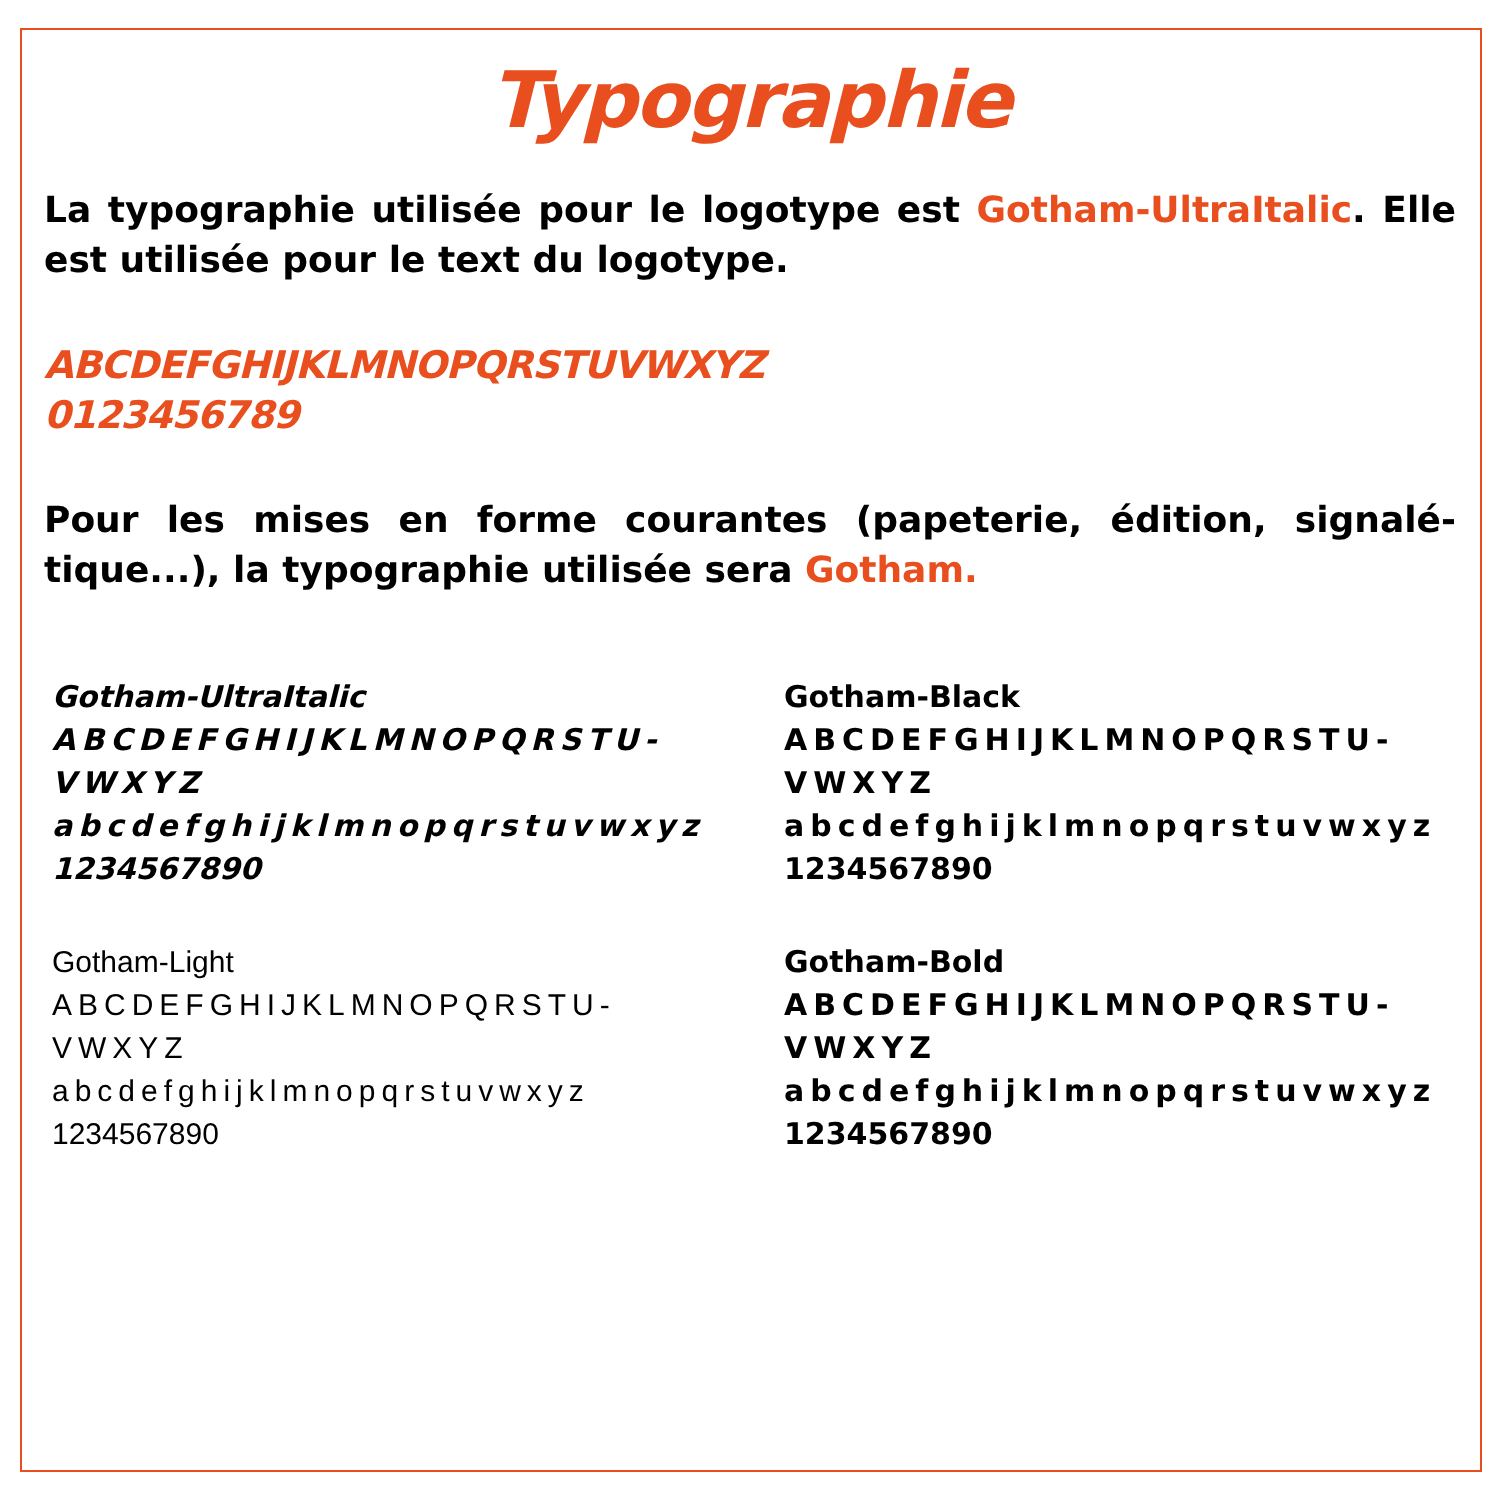Typographie
La typographie utilisée pour le logotype est Gotham-UltraItalic. Elle est utilisée pour le text du logotype.
ABCDEFGHIJKLMNOPQRSTUVWXYZ
0123456789
Pour les mises en forme courantes (papeterie, édition, signalé­tique...), la typographie utilisée sera Gotham.
Gotham-UltraItalic
ABCDEFGHIJKLMNOPQRSTU-VWXYZ
abcdefghijklmnopqrstuvwxyz
1234567890
Gotham-Black
ABCDEFGHIJKLMNOPQRSTU-VWXYZ
abcdefghijklmnopqrstuvwxyz
1234567890
Gotham-Light
ABCDEFGHIJKLMNOPQRSTU-VWXYZ
abcdefghijklmnopqrstuvwxyz
1234567890
Gotham-Bold
ABCDEFGHIJKLMNOPQRSTU-VWXYZ
abcdefghijklmnopqrstuvwxyz
1234567890